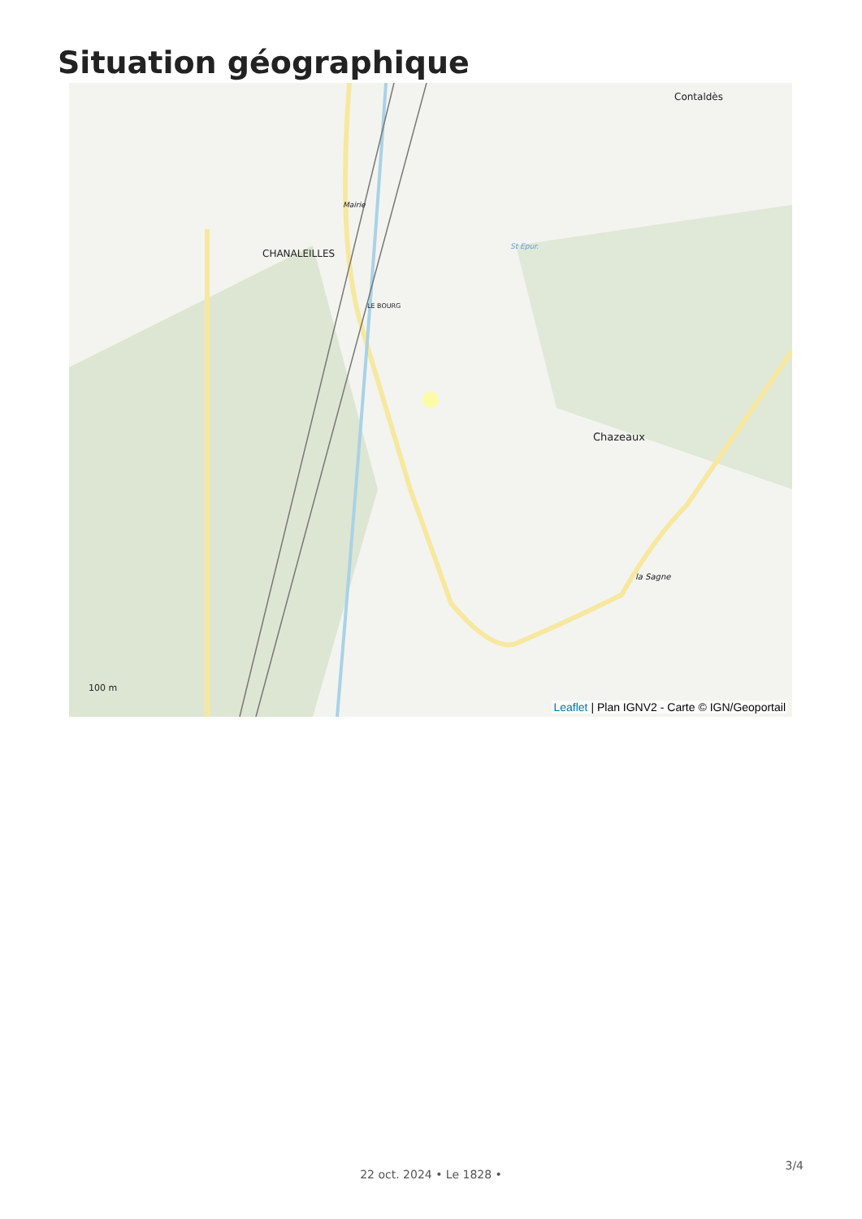Situation géographique
CHANALEILLES
Mairie
Contaldès
Chazeaux
la Sagne
LE BOURG
St Epur.
100 m
Leaflet | Plan IGNV2 - Carte © IGN/Geoportail
3/4
22 oct. 2024 • Le 1828 •